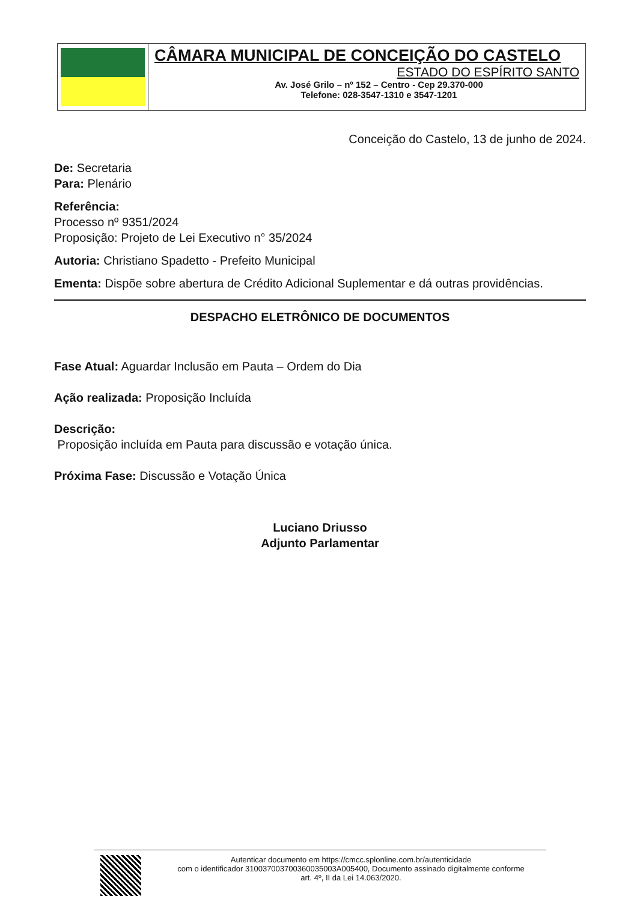CÂMARA MUNICIPAL DE CONCEIÇÃO DO CASTELO
ESTADO DO ESPÍRITO SANTO
Av. José Grilo – nº 152 – Centro - Cep 29.370-000
Telefone: 028-3547-1310 e 3547-1201
Conceição do Castelo, 13 de junho de 2024.
De: Secretaria
Para: Plenário
Referência:
Processo nº 9351/2024
Proposição: Projeto de Lei Executivo n° 35/2024
Autoria: Christiano Spadetto - Prefeito Municipal
Ementa: Dispõe sobre abertura de Crédito Adicional Suplementar e dá outras providências.
DESPACHO ELETRÔNICO DE DOCUMENTOS
Fase Atual: Aguardar Inclusão em Pauta – Ordem do Dia
Ação realizada: Proposição Incluída
Descrição:
Proposição incluída em Pauta para discussão e votação única.
Próxima Fase: Discussão e Votação Única
Luciano Driusso
Adjunto Parlamentar
Autenticar documento em https://cmcc.splonline.com.br/autenticidade
com o identificador 310037003700360035003A005400, Documento assinado digitalmente conforme
art. 4º, II da Lei 14.063/2020.